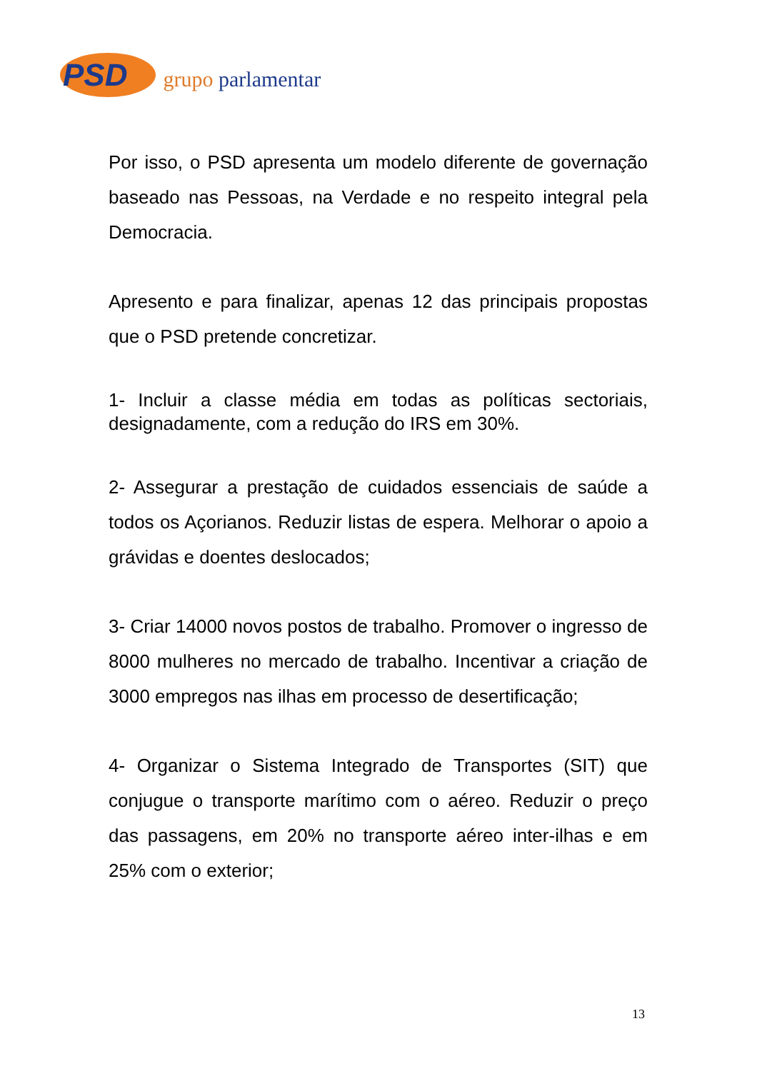PSD grupo parlamentar
Por isso, o PSD apresenta um modelo diferente de governação baseado nas Pessoas, na Verdade e no respeito integral pela Democracia.
Apresento e para finalizar, apenas 12 das principais propostas que o PSD pretende concretizar.
1- Incluir a classe média em todas as políticas sectoriais, designadamente, com a redução do IRS em 30%.
2- Assegurar a prestação de cuidados essenciais de saúde a todos os Açorianos. Reduzir listas de espera. Melhorar o apoio a grávidas e doentes deslocados;
3- Criar 14000 novos postos de trabalho. Promover o ingresso de 8000 mulheres no mercado de trabalho. Incentivar a criação de 3000 empregos nas ilhas em processo de desertificação;
4- Organizar o Sistema Integrado de Transportes (SIT) que conjugue o transporte marítimo com o aéreo. Reduzir o preço das passagens, em 20% no transporte aéreo inter-ilhas e em 25% com o exterior;
13